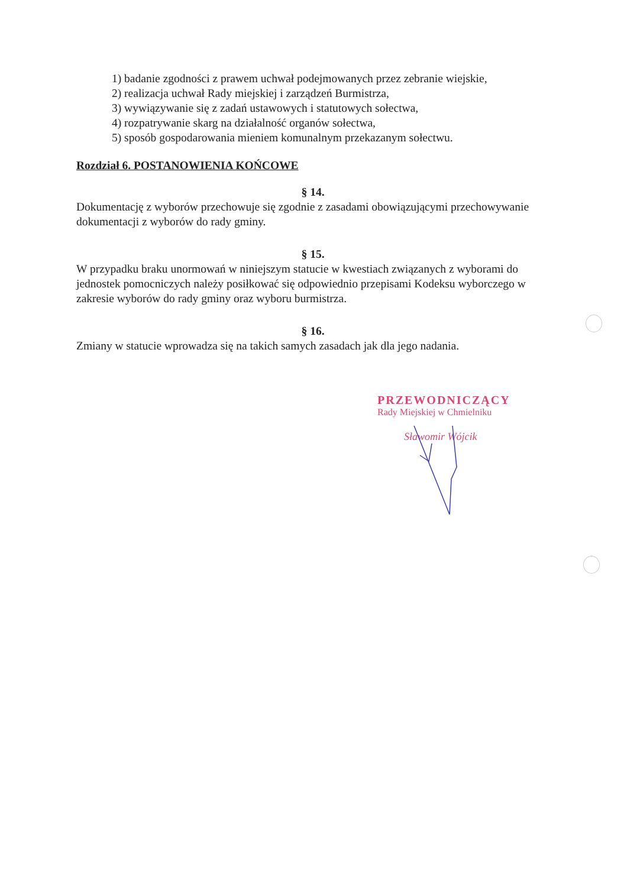1) badanie zgodności z prawem uchwał podejmowanych przez zebranie wiejskie,
2) realizacja uchwał Rady miejskiej i zarządzeń Burmistrza,
3) wywiązywanie się z zadań ustawowych i statutowych sołectwa,
4) rozpatrywanie skarg na działalność organów sołectwa,
5) sposób gospodarowania mieniem komunalnym przekazanym sołectwu.
Rozdział 6. POSTANOWIENIA KOŃCOWE
§ 14.
Dokumentację z wyborów przechowuje się zgodnie z zasadami obowiązującymi przechowywanie dokumentacji z wyborów do rady gminy.
§ 15.
W przypadku braku unormowań w niniejszym statucie w kwestiach związanych z wyborami do jednostek pomocniczych należy posiłkować się odpowiednio przepisami Kodeksu wyborczego w zakresie wyborów do rady gminy oraz wyboru burmistrza.
§ 16.
Zmiany w statucie wprowadza się na takich samych zasadach jak dla jego nadania.
PRZEWODNICZĄCY
Rady Miejskiej w Chmielniku
Sławomir Wójcik